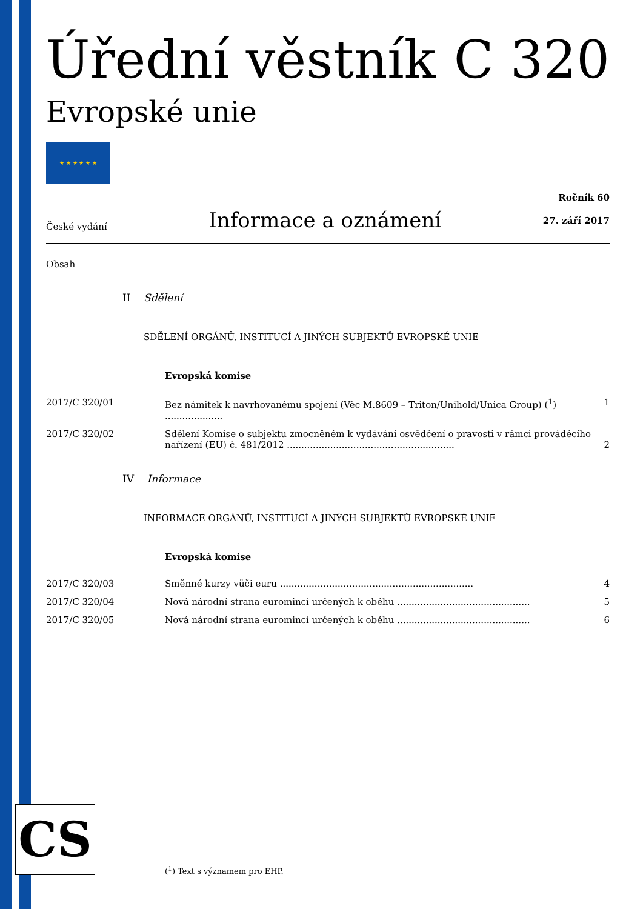Úřední věstník C 320
Evropské unie
★ ★ ★ ★ ★ ★
České vydání Informace a oznámení Ročník 60
27. září 2017
Obsah
| | II Sdělení | |
| | SDĚLENÍ ORGÁNŮ, INSTITUCÍ A JINÝCH SUBJEKTŮ EVROPSKÉ UNIE | |
| | Evropská komise | |
| 2017/C 320/01 | Bez námitek k navrhovanému spojení (Věc M.8609 – Triton/Unihold/Unica Group) (<sup>1</sup>) .................... | 1 |
| 2017/C 320/02 | Sdělení Komise o subjektu zmocněném k vydávání osvědčení o pravosti v rámci prováděcího nařízení (EU) č. 481/2012 .......................................................... | 2 |
| | IV Informace | |
| | INFORMACE ORGÁNŮ, INSTITUCÍ A JINÝCH SUBJEKTŮ EVROPSKÉ UNIE | |
| | Evropská komise | |
| 2017/C 320/03 | Směnné kurzy vůči euru ................................................................... | 4 |
| 2017/C 320/04 | Nová národní strana euromincí určených k oběhu .............................................. | 5 |
| 2017/C 320/05 | Nová národní strana euromincí určených k oběhu .............................................. | 6 |
CS
(<sup>1</sup>) Text s významem pro EHP.